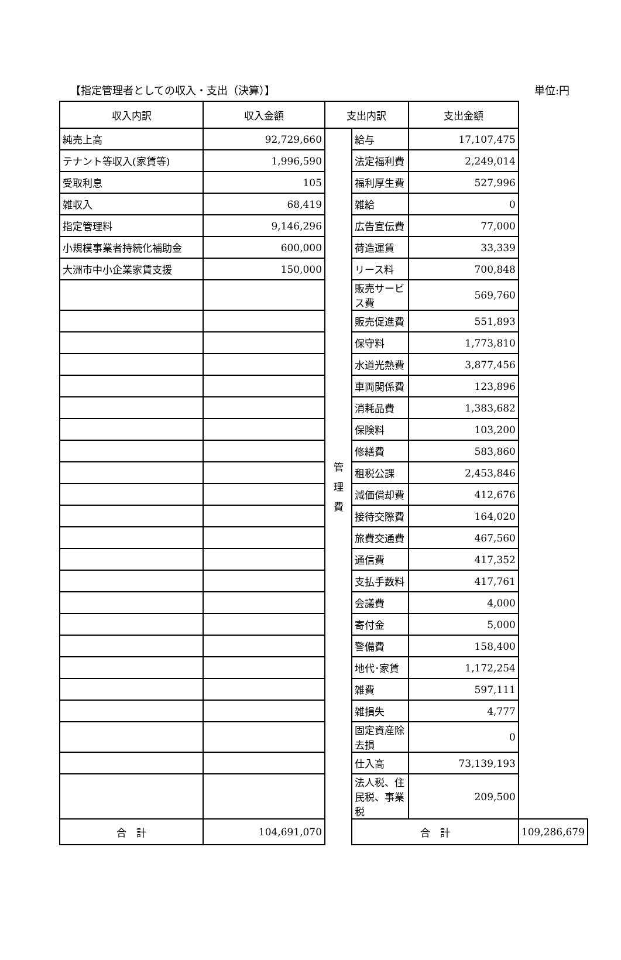【指定管理者としての収入・支出（決算）】 単位:円
| 収入内訳 | 収入金額 | 支出内訳 | | 支出金額 | |
| --- | --- | --- | --- | --- | --- |
| 純売上高 | 92,729,660 | 管 理 費 | 給与 | 17,107,475 | |
| テナント等収入(家賃等) | 1,996,590 | | 法定福利費 | 2,249,014 | |
| 受取利息 | 105 | | 福利厚生費 | 527,996 | |
| 雑収入 | 68,419 | | 雑給 | 0 | |
| 指定管理料 | 9,146,296 | | 広告宣伝費 | 77,000 | |
| 小規模事業者持続化補助金 | 600,000 | | 荷造運賃 | 33,339 | |
| 大洲市中小企業家賃支援 | 150,000 | | リース料 | 700,848 | |
| | | | 販売サービス費 | 569,760 | |
| | | | 販売促進費 | 551,893 | |
| | | | 保守料 | 1,773,810 | |
| | | | 水道光熱費 | 3,877,456 | |
| | | | 車両関係費 | 123,896 | |
| | | | 消耗品費 | 1,383,682 | |
| | | | 保険料 | 103,200 | |
| | | | 修繕費 | 583,860 | |
| | | | 租税公課 | 2,453,846 | |
| | | | 減価償却費 | 412,676 | |
| | | | 接待交際費 | 164,020 | |
| | | | 旅費交通費 | 467,560 | |
| | | | 通信費 | 417,352 | |
| | | | 支払手数料 | 417,761 | |
| | | | 会議費 | 4,000 | |
| | | | 寄付金 | 5,000 | |
| | | | 警備費 | 158,400 | |
| | | | 地代･家賃 | 1,172,254 | |
| | | | 雑費 | 597,111 | |
| | | | 雑損失 | 4,777 | |
| | | | 固定資産除去損 | 0 | |
| | | | 仕入高 | 73,139,193 | |
| | | | 法人税、住民税、事業税 | 209,500 | |
| 合 計 | 104,691,070 | | 合 計 | | 109,286,679 |